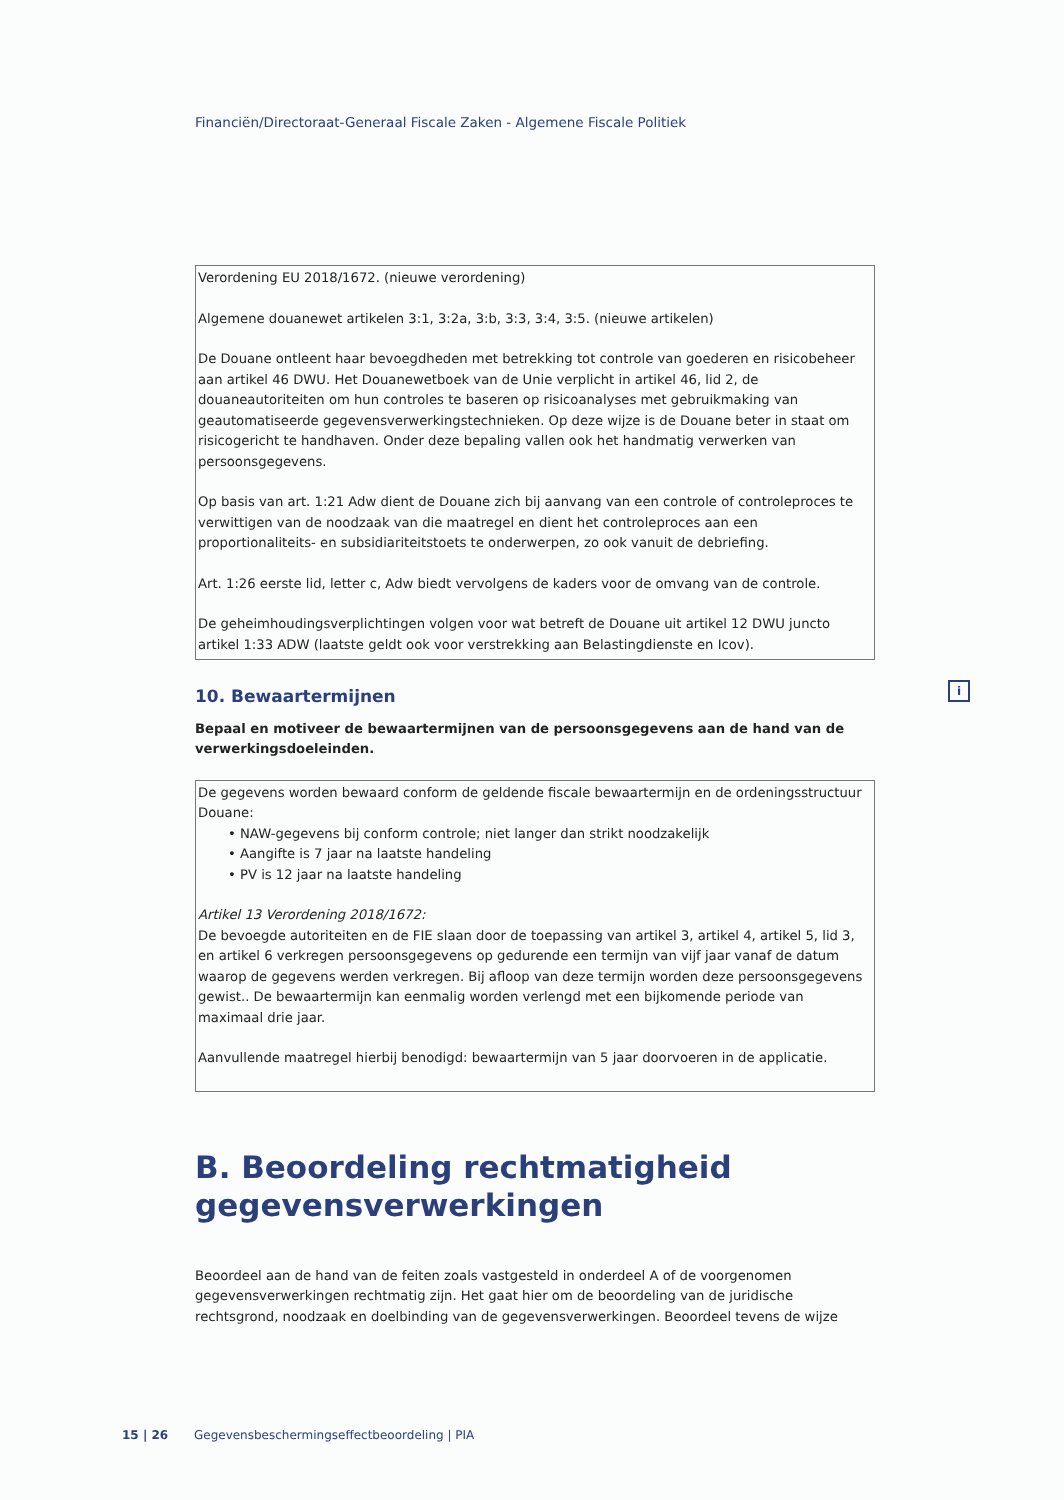Financiën/Directoraat-Generaal Fiscale Zaken - Algemene Fiscale Politiek
i
Verordening EU 2018/1672. (nieuwe verordening)
Algemene douanewet artikelen 3:1, 3:2a, 3:b, 3:3, 3:4, 3:5. (nieuwe artikelen)
De Douane ontleent haar bevoegdheden met betrekking tot controle van goederen en risicobeheer aan artikel 46 DWU. Het Douanewetboek van de Unie verplicht in artikel 46, lid 2, de douaneautoriteiten om hun controles te baseren op risicoanalyses met gebruikmaking van geautomatiseerde gegevensverwerkingstechnieken. Op deze wijze is de Douane beter in staat om risicogericht te handhaven. Onder deze bepaling vallen ook het handmatig verwerken van persoonsgegevens.
Op basis van art. 1:21 Adw dient de Douane zich bij aanvang van een controle of controleproces te verwittigen van de noodzaak van die maatregel en dient het controleproces aan een proportionaliteits- en subsidiariteitstoets te onderwerpen, zo ook vanuit de debriefing.
Art. 1:26 eerste lid, letter c, Adw biedt vervolgens de kaders voor de omvang van de controle.
De geheimhoudingsverplichtingen volgen voor wat betreft de Douane uit artikel 12 DWU juncto artikel 1:33 ADW (laatste geldt ook voor verstrekking aan Belastingdienste en Icov).
10. Bewaartermijnen
Bepaal en motiveer de bewaartermijnen van de persoonsgegevens aan de hand van de verwerkingsdoeleinden.
De gegevens worden bewaard conform de geldende fiscale bewaartermijn en de ordeningsstructuur Douane:
• NAW-gegevens bij conform controle; niet langer dan strikt noodzakelijk
• Aangifte is 7 jaar na laatste handeling
• PV is 12 jaar na laatste handeling
Artikel 13 Verordening 2018/1672:
De bevoegde autoriteiten en de FIE slaan door de toepassing van artikel 3, artikel 4, artikel 5, lid 3, en artikel 6 verkregen persoonsgegevens op gedurende een termijn van vijf jaar vanaf de datum waarop de gegevens werden verkregen. Bij afloop van deze termijn worden deze persoonsgegevens gewist.. De bewaartermijn kan eenmalig worden verlengd met een bijkomende periode van maximaal drie jaar.
Aanvullende maatregel hierbij benodigd: bewaartermijn van 5 jaar doorvoeren in de applicatie.
B. Beoordeling rechtmatigheid gegevensverwerkingen
Beoordeel aan de hand van de feiten zoals vastgesteld in onderdeel A of de voorgenomen gegevensverwerkingen rechtmatig zijn. Het gaat hier om de beoordeling van de juridische rechtsgrond, noodzaak en doelbinding van de gegevensverwerkingen. Beoordeel tevens de wijze
15 | 26 Gegevensbeschermingseffectbeoordeling | PIA